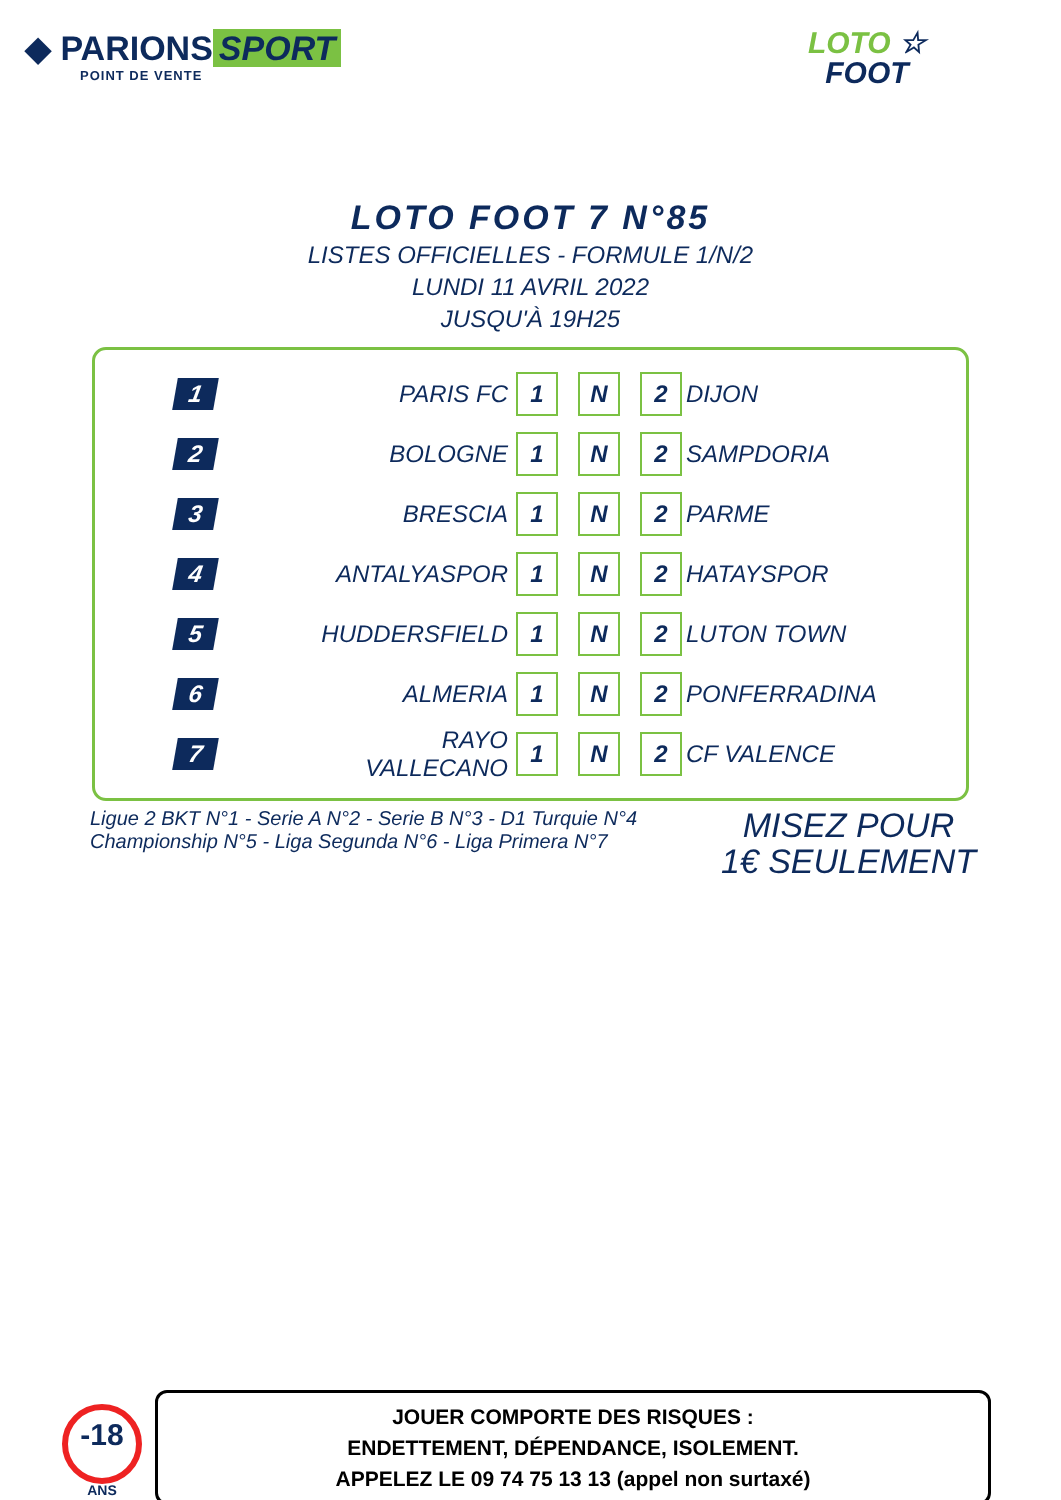◆ PARIONS SPORT
POINT DE VENTE
LOTO ☆
FOOT
LOTO FOOT 7 N°85
LISTES OFFICIELLES - FORMULE 1/N/2
LUNDI 11 AVRIL 2022
JUSQU'À 19H25
| 1 | PARIS FC | 1 | | N | | 2 | DIJON |
| 2 | BOLOGNE | 1 | | N | | 2 | SAMPDORIA |
| 3 | BRESCIA | 1 | | N | | 2 | PARME |
| 4 | ANTALYASPOR | 1 | | N | | 2 | HATAYSPOR |
| 5 | HUDDERSFIELD | 1 | | N | | 2 | LUTON TOWN |
| 6 | ALMERIA | 1 | | N | | 2 | PONFERRADINA |
| 7 | RAYO VALLECANO | 1 | | N | | 2 | CF VALENCE |
Ligue 2 BKT N°1 - Serie A N°2 - Serie B N°3 - D1 Turquie N°4
Championship N°5 - Liga Segunda N°6 - Liga Primera N°7
MISEZ POUR
1€ SEULEMENT
-18
ANS
JOUER COMPORTE DES RISQUES :
ENDETTEMENT, DÉPENDANCE, ISOLEMENT.
APPELEZ LE 09 74 75 13 13 (appel non surtaxé)